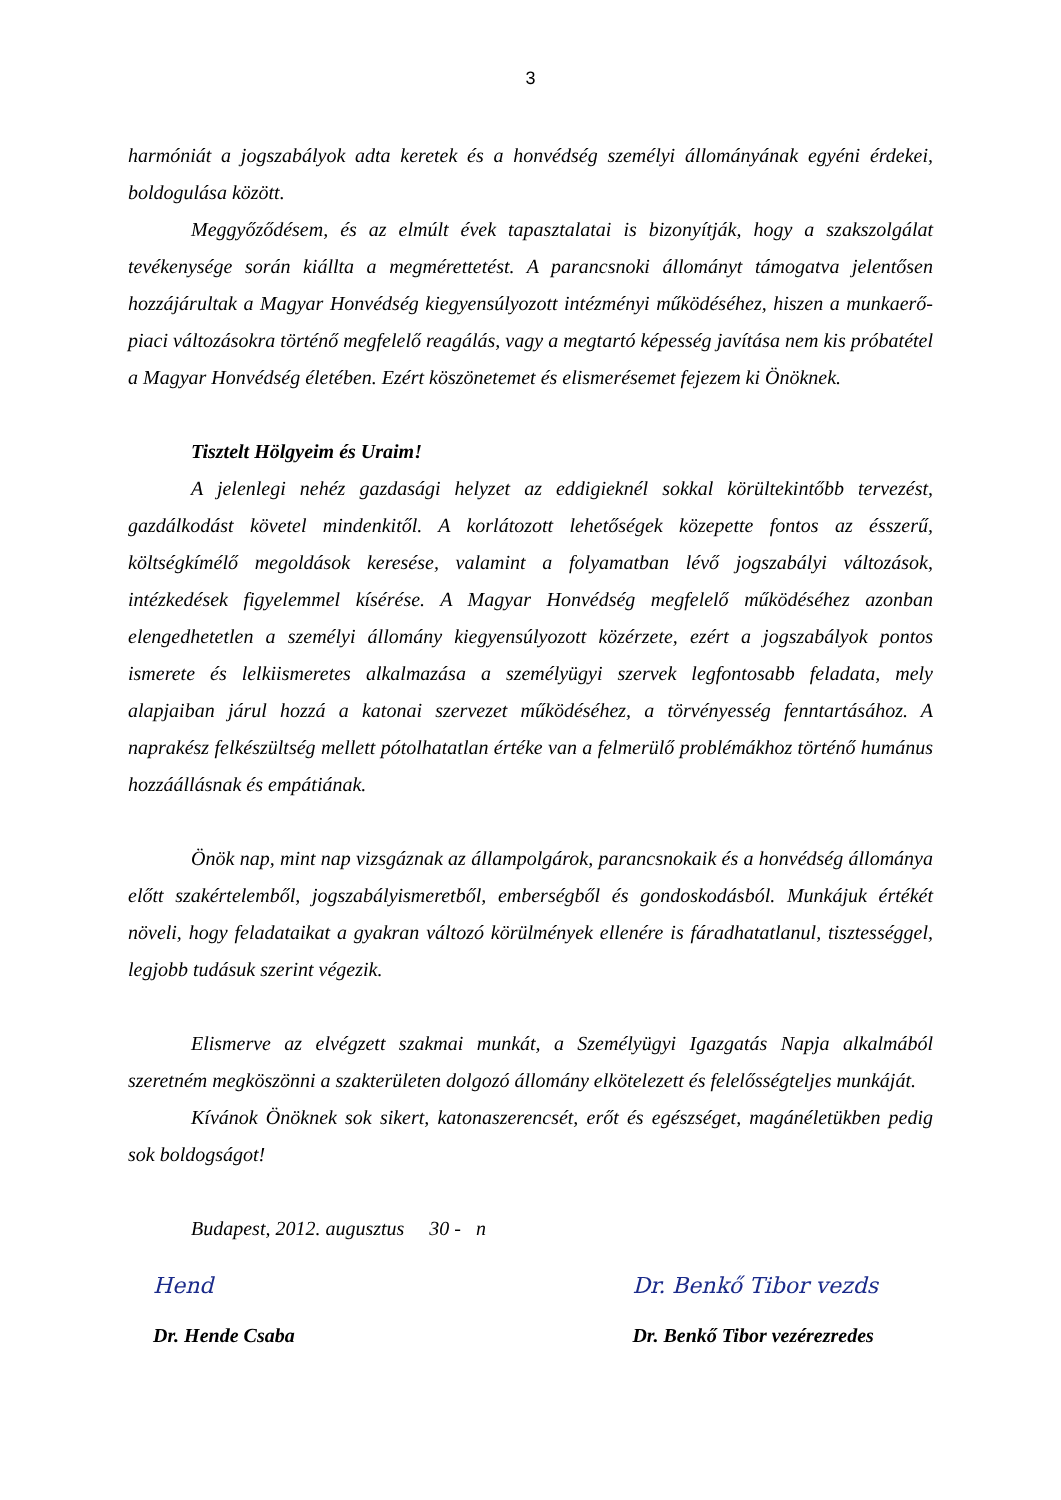3
harmóniát a jogszabályok adta keretek és a honvédség személyi állományának egyéni érdekei, boldogulása között.
Meggyőződésem, és az elmúlt évek tapasztalatai is bizonyítják, hogy a szakszolgálat tevékenysége során kiállta a megmérettetést. A parancsnoki állományt támogatva jelentősen hozzájárultak a Magyar Honvédség kiegyensúlyozott intézményi működéséhez, hiszen a munkaerő-piaci változásokra történő megfelelő reagálás, vagy a megtartó képesség javítása nem kis próbatétel a Magyar Honvédség életében. Ezért köszönetemet és elismerésemet fejezem ki Önöknek.
Tisztelt Hölgyeim és Uraim!
A jelenlegi nehéz gazdasági helyzet az eddigieknél sokkal körültekintőbb tervezést, gazdálkodást követel mindenkitől. A korlátozott lehetőségek közepette fontos az ésszerű, költségkímélő megoldások keresése, valamint a folyamatban lévő jogszabályi változások, intézkedések figyelemmel kísérése. A Magyar Honvédség megfelelő működéséhez azonban elengedhetetlen a személyi állomány kiegyensúlyozott közérzete, ezért a jogszabályok pontos ismerete és lelkiismeretes alkalmazása a személyügyi szervek legfontosabb feladata, mely alapjaiban járul hozzá a katonai szervezet működéséhez, a törvényesség fenntartásához. A naprakész felkészültség mellett pótolhatatlan értéke van a felmerülő problémákhoz történő humánus hozzáállásnak és empátiának.
Önök nap, mint nap vizsgáznak az állampolgárok, parancsnokaik és a honvédség állománya előtt szakértelemből, jogszabályismeretből, emberségből és gondoskodásból. Munkájuk értékét növeli, hogy feladataikat a gyakran változó körülmények ellenére is fáradhatatlanul, tisztességgel, legjobb tudásuk szerint végezik.
Elismerve az elvégzett szakmai munkát, a Személyügyi Igazgatás Napja alkalmából szeretném megköszönni a szakterületen dolgozó állomány elkötelezett és felelősségteljes munkáját.
Kívánok Önöknek sok sikert, katonaszerencsét, erőt és egészséget, magánéletükben pedig sok boldogságot!
Budapest, 2012. augusztus 30 - n
Hend
Dr. Hende Csaba
Dr. Benkő Tibor vezds
Dr. Benkő Tibor vezérezredes